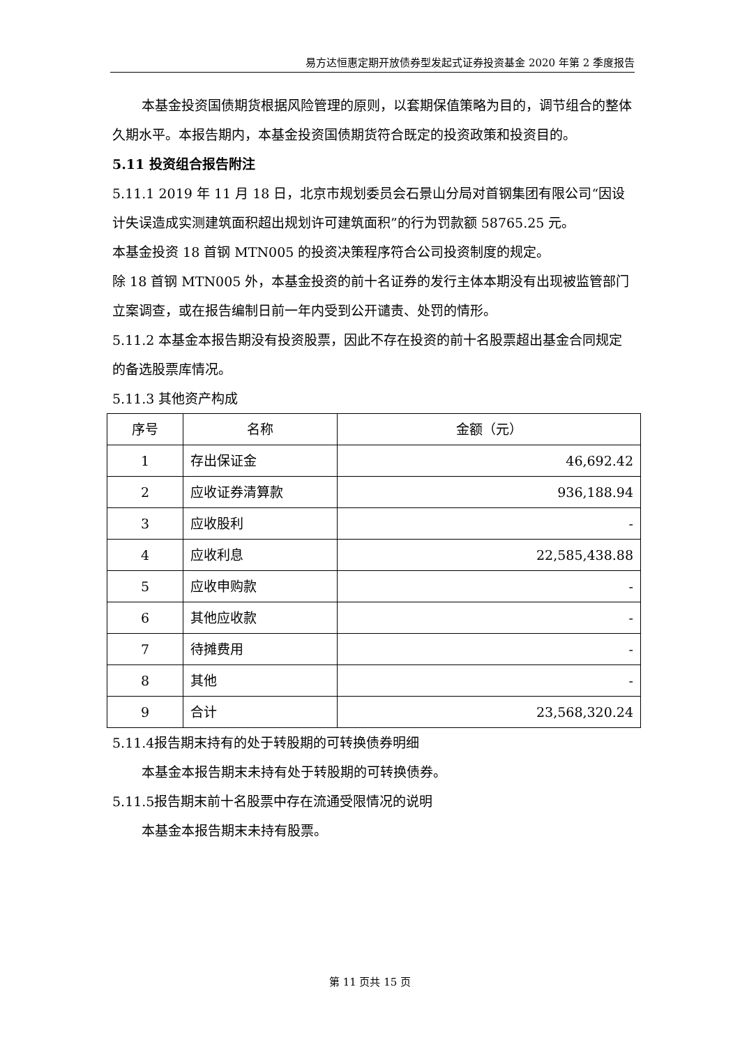易方达恒惠定期开放债券型发起式证券投资基金 2020 年第 2 季度报告
本基金投资国债期货根据风险管理的原则，以套期保值策略为目的，调节组合的整体久期水平。本报告期内，本基金投资国债期货符合既定的投资政策和投资目的。
5.11 投资组合报告附注
5.11.1 2019 年 11 月 18 日，北京市规划委员会石景山分局对首钢集团有限公司“因设计失误造成实测建筑面积超出规划许可建筑面积”的行为罚款额 58765.25 元。
本基金投资 18 首钢 MTN005 的投资决策程序符合公司投资制度的规定。
除 18 首钢 MTN005 外，本基金投资的前十名证券的发行主体本期没有出现被监管部门立案调查，或在报告编制日前一年内受到公开谴责、处罚的情形。
5.11.2 本基金本报告期没有投资股票，因此不存在投资的前十名股票超出基金合同规定的备选股票库情况。
5.11.3 其他资产构成
| 序号 | 名称 | 金额（元） |
| --- | --- | --- |
| 1 | 存出保证金 | 46,692.42 |
| 2 | 应收证券清算款 | 936,188.94 |
| 3 | 应收股利 | - |
| 4 | 应收利息 | 22,585,438.88 |
| 5 | 应收申购款 | - |
| 6 | 其他应收款 | - |
| 7 | 待摊费用 | - |
| 8 | 其他 | - |
| 9 | 合计 | 23,568,320.24 |
5.11.4报告期末持有的处于转股期的可转换债券明细
本基金本报告期末未持有处于转股期的可转换债券。
5.11.5报告期末前十名股票中存在流通受限情况的说明
本基金本报告期末未持有股票。
第 11 页共 15 页